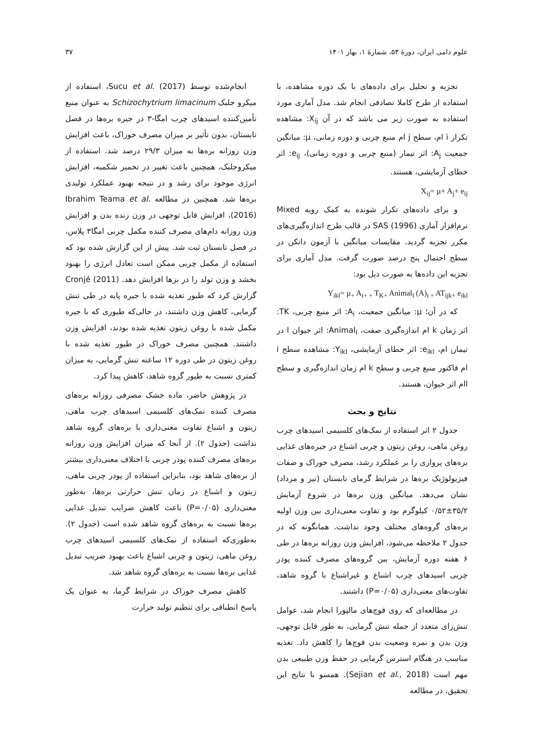علوم دامی ایران، دورهٔ ۵۳، شمارهٔ ۱، بهار ۱۴۰۱ ۳۷
تجزیه و تحلیل برای داده‌های با یک دوره مشاهده، با استفاده از طرح کاملا تصادفی انجام شد. مدل آماری مورد استفاده به صورت زیر می باشد که در آن X<sub>ij</sub>: مشاهده تکرار i ام، سطح j ام منبع چربی و دوره زمانی، µ: میانگین جمعیت A<sub>j</sub>: اثر تیمار (منبع چربی و دوره زمانی)، e<sub>ij</sub>: اثر خطای آزمایشی، هستند.
X<sub>ij</sub>= µ+ A<sub>j</sub>+ e<sub>ij</sub>
و برای داده‌های تکرار شونده به کمک رویه Mixed نرم‌افزار آماری SAS (1996) در قالب طرح اندازه‌گیری‌های مکرر تجزیه گردید. مقایسات میانگین با آزمون دانکن در سطح احتمال پنج درصد صورت گرفت. مدل آماری برای تجزیه این داده‌ها به صورت ذیل بود:
Y<sub>ikl</sub>= µ<sub>+</sub> A<sub>i+ +</sub> T<sub>K+</sub> Animal<sub>l</sub> (A)<sub>i +</sub> AT<sub>ijk+</sub> e<sub>ikl</sub>
که در آن؛ µ: میانگین جمعیت، A<sub>i</sub>: اثر منبع چربی، TK: اثر زمان k ام اندازه‌گیری صفت، Animal<sub>l</sub>: اثر حیوان l در تیمار<sub>i</sub> ام، e<sub>ikl</sub>: اثر خطای آزمایشی، Y<sub>ikl</sub>: مشاهده سطح i ام فاکتور منبع چربی و سطح k ام زمان اندازه‌گیری و سطح lام اثر حیوان، هستند.
نتایج و بحث
جدول ۲ اثر استفاده از نمک‌های کلسیمی اسیدهای چرب روغن ماهی، روغن زیتون و چربی اشباع در جیره‌های غذایی بره‌های پرواری را بر عملکرد رشد، مصرف خوراک و صفات فیزیولوژیک بره‌ها در شرایط گرمای تابستان (تیر و مرداد) نشان می‌دهد. میانگین وزن بره‌ها در شروع آزمایش ۳۵/۲±۰/۵۲ کیلوگرم بود و تفاوت معنی‌داری بین وزن اولیه بره‌های گروه‌های مختلف وجود نداشت. همانگونه که در جدول ۲ ملاحظه می‌شود، افزایش وزن روزانه بره‌ها در طی ۶ هفته دوره آزمایش، بین گروه‌های مصرف کننده پودر چربی اسیدهای چرب اشباع و غیراشباع با گروه شاهد، تفاوت‌های معنی‌داری (P=۰/۰۵) داشتند.
در مطالعه‌ای که روی قوچ‌های مالپورا انجام شد، عوامل تنش‌زای متعدد از جمله تنش گرمایی، به طور قابل توجهی، وزن بدن و نمره وضعیت بدن قوچ‌ها را کاهش داد. تغذیه مناسب در هنگام استرس گرمایی در حفظ وزن طبیعی بدن مهم است (Sejian et al., 2018). همسو با نتایج این تحقیق، در مطالعه
انجام‌شده توسط Sucu et al. (2017)، استفاده از میکرو جلبک Schizochytrium limacinum به عنوان منبع تأمین‌کننده اسیدهای چرب امگا-۳ در جیره بره‌ها در فصل تابستان، بدون تأثیر بر میزان مصرف خوراک، باعث افزایش وزن روزانه بره‌ها به میزان ۲۹/۳ درصد شد. استفاده از میکروجلبک، همچنین باعث تغییر در تخمیر شکمبه، افزایش انرژی موجود برای رشد و در نتیجه بهبود عملکرد تولیدی بره‌ها شد. همچنین در مطالعه Ibrahim Teama et al. (2016)، افزایش قابل توجهی در وزن زنده بدن و افزایش وزن روزانه دام‌های مصرف کننده مکمل چربی امگا۳ پلاس، در فصل تابستان ثبت شد. پیش از این گزارش شده بود که استفاده از مکمل چربی ممکن است تعادل انرژی را بهبود بخشد و وزن تولد را در بزها افزایش دهد. Cronjé (2011) گزارش کرد که طیور تغذیه شده با جیره پایه در طی تنش گرمایی، کاهش وزن داشتند، در حالی‌که طیوری که با جیره مکمل شده با روغن زیتون تغذیه شده بودند، افزایش وزن داشتند. همچنین مصرف خوراک در طیور تغذیه شده با روغن زیتون در طی دوره ۱۲ ساعته تنش گرمایی، به میزان کمتری نسبت به طیور گروه شاهد، کاهش پیدا کرد.
در پژوهش حاضر، ماده خشک مصرفی روزانه بره‌های مصرف کننده نمک‌های کلسیمی اسیدهای چرب ماهی، زیتون و اشباع تفاوت معنی‌داری با بره‌های گروه شاهد نداشت (جدول ۲). از آنجا که میزان افزایش وزن روزانه بره‌های مصرف کننده پودر چربی با اختلاف معنی‌داری بیشتر از بره‌های شاهد بود، بنابراین استفاده از پودر چربی ماهی، زیتون و اشباع در زمان تنش حرارتی بره‌ها، به‌طور معنی‌داری (P=۰/۰۵) باعث کاهش ضرایب تبدیل غذایی بره‌ها نسبت به بره‌های گروه شاهد شده است (جدول ۲). به‌طوری‌که استفاده از نمک‌های کلسیمی اسیدهای چرب روغن ماهی، زیتون و چربی اشباع باعث بهبود ضریب تبدیل غذایی بره‌ها نسبت به بره‌های گروه شاهد شد.
کاهش مصرف خوراک در شرایط گرما، به عنوان یک پاسخ انطباقی برای تنظیم تولید حرارت